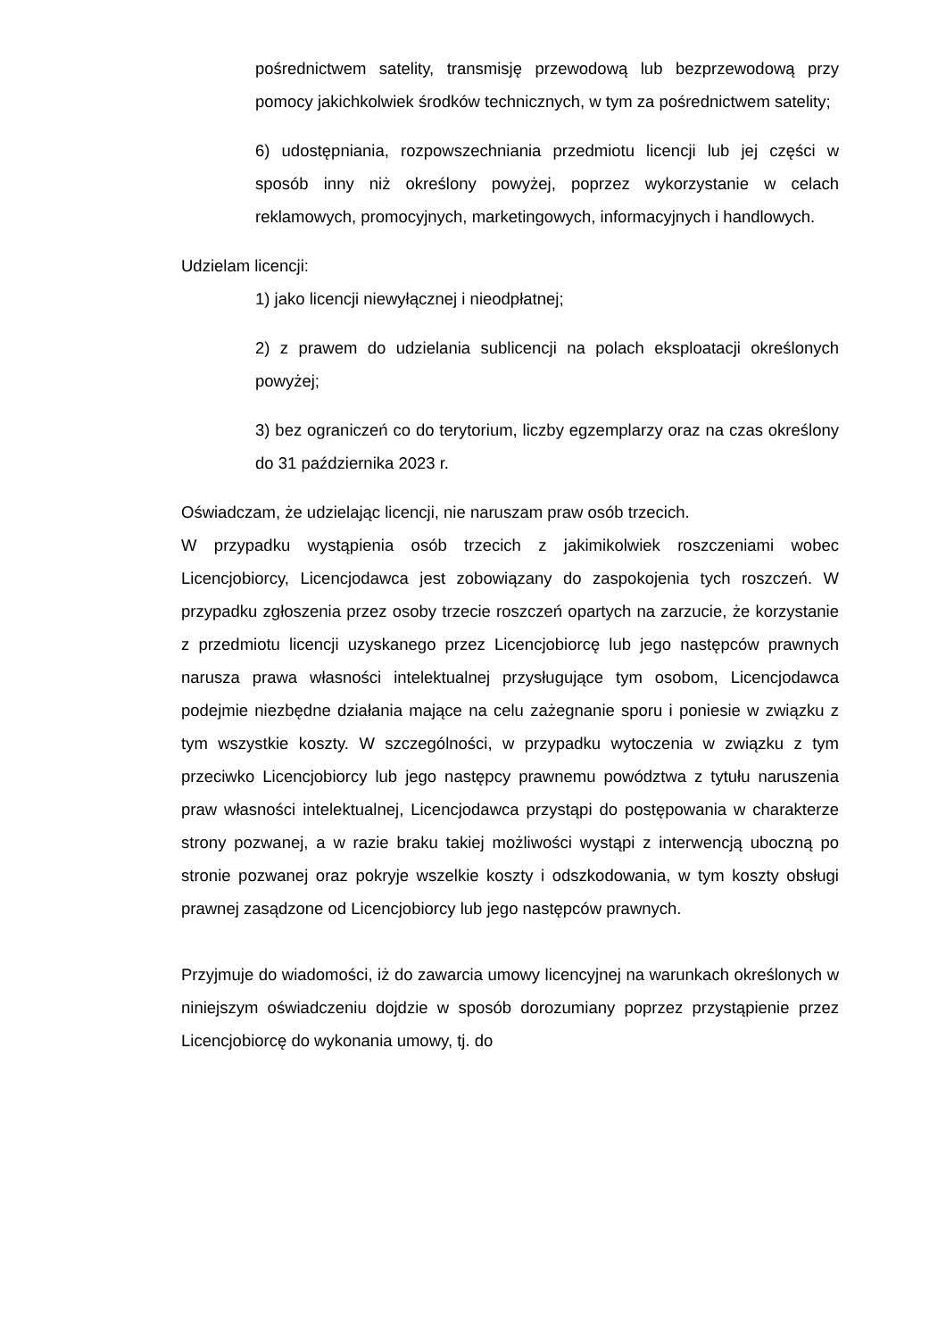pośrednictwem satelity, transmisję przewodową lub bezprzewodową przy pomocy jakichkolwiek środków technicznych, w tym za pośrednictwem satelity;
6) udostępniania, rozpowszechniania przedmiotu licencji lub jej części w sposób inny niż określony powyżej, poprzez wykorzystanie w celach reklamowych, promocyjnych, marketingowych, informacyjnych i handlowych.
Udzielam licencji:
1) jako licencji niewyłącznej i nieodpłatnej;
2) z prawem do udzielania sublicencji na polach eksploatacji określonych powyżej;
3) bez ograniczeń co do terytorium, liczby egzemplarzy oraz na czas określony do 31 października 2023 r.
Oświadczam, że udzielając licencji, nie naruszam praw osób trzecich.
W przypadku wystąpienia osób trzecich z jakimikolwiek roszczeniami wobec Licencjobiorcy, Licencjodawca jest zobowiązany do zaspokojenia tych roszczeń. W przypadku zgłoszenia przez osoby trzecie roszczeń opartych na zarzucie, że korzystanie z przedmiotu licencji uzyskanego przez Licencjobiorcę lub jego następców prawnych narusza prawa własności intelektualnej przysługujące tym osobom, Licencjodawca podejmie niezbędne działania mające na celu zażegnanie sporu i poniesie w związku z tym wszystkie koszty. W szczególności, w przypadku wytoczenia w związku z tym przeciwko Licencjobiorcy lub jego następcy prawnemu powództwa z tytułu naruszenia praw własności intelektualnej, Licencjodawca przystąpi do postępowania w charakterze strony pozwanej, a w razie braku takiej możliwości wystąpi z interwencją uboczną po stronie pozwanej oraz pokryje wszelkie koszty i odszkodowania, w tym koszty obsługi prawnej zasądzone od Licencjobiorcy lub jego następców prawnych.
Przyjmuje do wiadomości, iż do zawarcia umowy licencyjnej na warunkach określonych w niniejszym oświadczeniu dojdzie w sposób dorozumiany poprzez przystąpienie przez Licencjobiorcę do wykonania umowy, tj. do